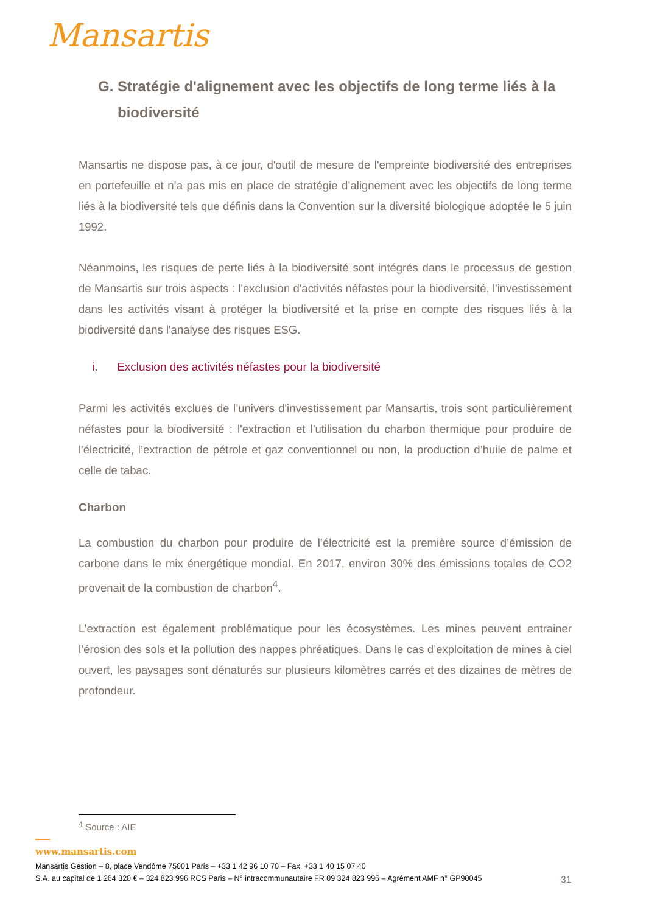Mansartis
G. Stratégie d'alignement avec les objectifs de long terme liés à la biodiversité
Mansartis ne dispose pas, à ce jour, d'outil de mesure de l'empreinte biodiversité des entreprises en portefeuille et n’a pas mis en place de stratégie d’alignement avec les objectifs de long terme liés à la biodiversité tels que définis dans la Convention sur la diversité biologique adoptée le 5 juin 1992.
Néanmoins, les risques de perte liés à la biodiversité sont intégrés dans le processus de gestion de Mansartis sur trois aspects : l'exclusion d'activités néfastes pour la biodiversité, l'investissement dans les activités visant à protéger la biodiversité et la prise en compte des risques liés à la biodiversité dans l'analyse des risques ESG.
i. Exclusion des activités néfastes pour la biodiversité
Parmi les activités exclues de l’univers d'investissement par Mansartis, trois sont particulièrement néfastes pour la biodiversité : l'extraction et l'utilisation du charbon thermique pour produire de l'électricité, l’extraction de pétrole et gaz conventionnel ou non, la production d’huile de palme et celle de tabac.
Charbon
La combustion du charbon pour produire de l’électricité est la première source d’émission de carbone dans le mix énergétique mondial. En 2017, environ 30% des émissions totales de CO2 provenait de la combustion de charbon<sup>4</sup>.
L’extraction est également problématique pour les écosystèmes. Les mines peuvent entrainer l’érosion des sols et la pollution des nappes phréatiques. Dans le cas d’exploitation de mines à ciel ouvert, les paysages sont dénaturés sur plusieurs kilomètres carrés et des dizaines de mètres de profondeur.
<sup>4</sup> Source : AIE
www.mansartis.com
Mansartis Gestion – 8, place Vendôme 75001 Paris – +33 1 42 96 10 70 – Fax. +33 1 40 15 07 40
S.A. au capital de 1 264 320 € – 324 823 996 RCS Paris – N° intracommunautaire FR 09 324 823 996 – Agrément AMF n° GP90045 31